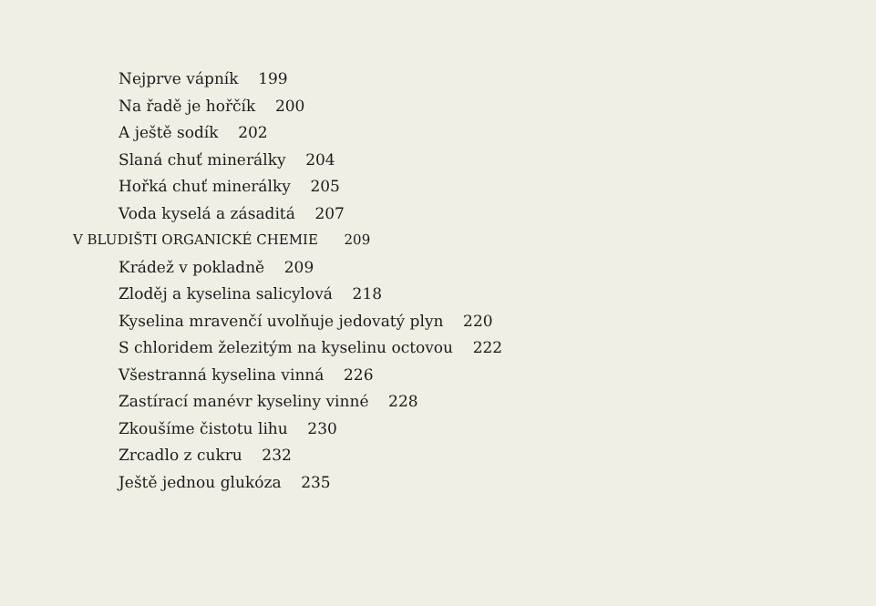Nejprve vápník 199
Na řadě je hořčík 200
A ještě sodík 202
Slaná chuť minerálky 204
Hořká chuť minerálky 205
Voda kyselá a zásaditá 207
V BLUDIŠTI ORGANICKÉ CHEMIE 209
Krádež v pokladně 209
Zloděj a kyselina salicylová 218
Kyselina mravenčí uvolňuje jedovatý plyn 220
S chloridem železitým na kyselinu octovou 222
Všestranná kyselina vinná 226
Zastírací manévr kyseliny vinné 228
Zkoušíme čistotu lihu 230
Zrcadlo z cukru 232
Ještě jednou glukóza 235